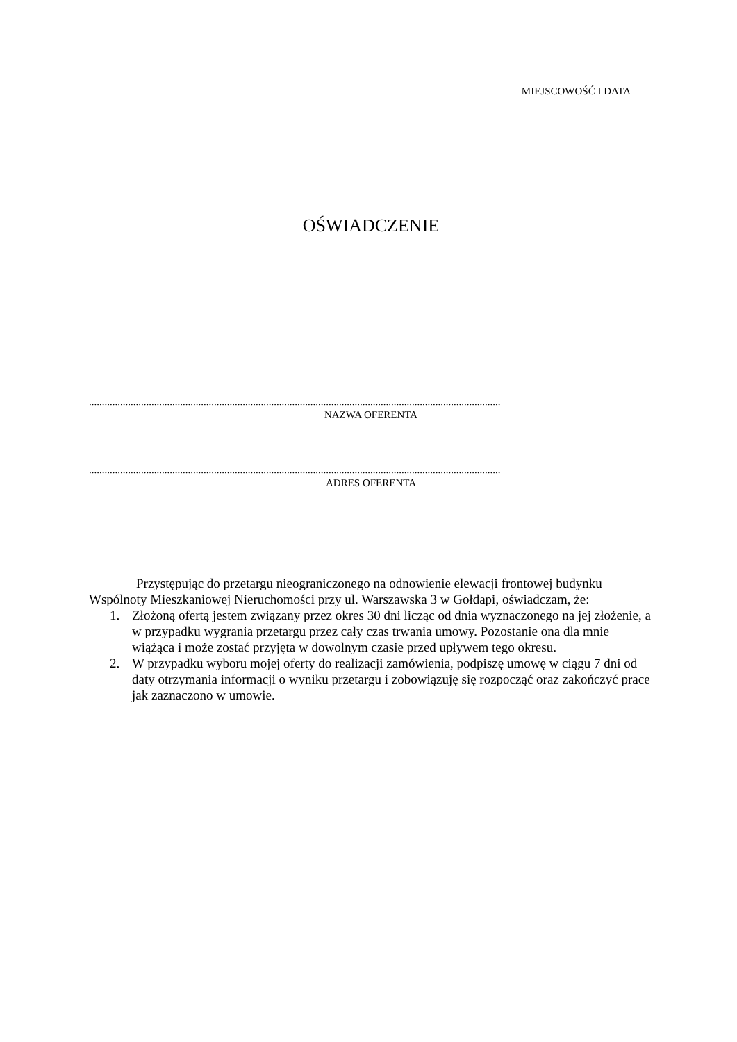MIEJSCOWOŚĆ I DATA
OŚWIADCZENIE
..............................................................................................................................................................
NAZWA OFERENTA
..............................................................................................................................................................
ADRES OFERENTA
Przystępując do przetargu nieograniczonego na odnowienie elewacji frontowej budynku Wspólnoty Mieszkaniowej Nieruchomości przy ul. Warszawska 3 w Gołdapi, oświadczam, że:
1. Złożoną ofertą jestem związany przez okres 30 dni licząc od dnia wyznaczonego na jej złożenie, a w przypadku wygrania przetargu przez cały czas trwania umowy. Pozostanie ona dla mnie wiążąca i może zostać przyjęta w dowolnym czasie przed upływem tego okresu.
2. W przypadku wyboru mojej oferty do realizacji zamówienia, podpiszę umowę w ciągu 7 dni od daty otrzymania informacji o wyniku przetargu i zobowiązuję się rozpocząć oraz zakończyć prace jak zaznaczono w umowie.